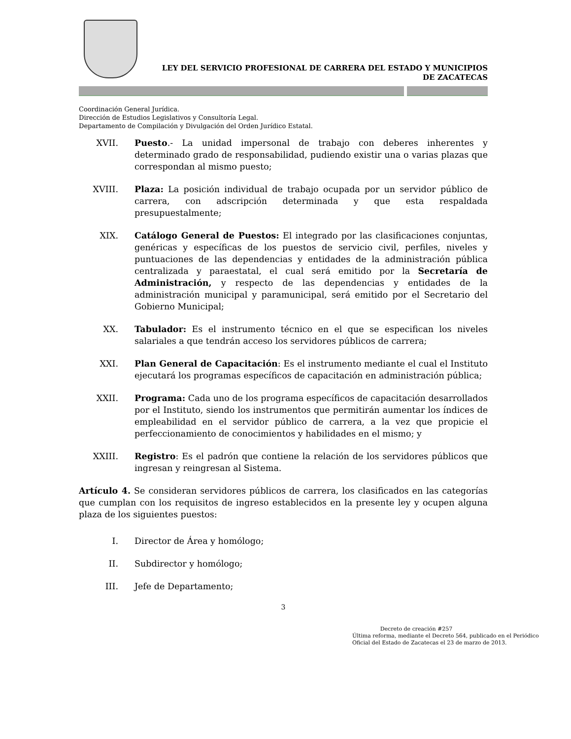LEY DEL SERVICIO PROFESIONAL DE CARRERA DEL ESTADO Y MUNICIPIOS
DE ZACATECAS
Coordinación General Jurídica.
Dirección de Estudios Legislativos y Consultoría Legal.
Departamento de Compilación y Divulgación del Orden Jurídico Estatal.
XVII. Puesto.- La unidad impersonal de trabajo con deberes inherentes y determinado grado de responsabilidad, pudiendo existir una o varias plazas que correspondan al mismo puesto;
XVIII. Plaza: La posición individual de trabajo ocupada por un servidor público de carrera, con adscripción determinada y que esta respaldada presupuestalmente;
XIX. Catálogo General de Puestos: El integrado por las clasificaciones conjuntas, genéricas y específicas de los puestos de servicio civil, perfiles, niveles y puntuaciones de las dependencias y entidades de la administración pública centralizada y paraestatal, el cual será emitido por la Secretaría de Administración, y respecto de las dependencias y entidades de la administración municipal y paramunicipal, será emitido por el Secretario del Gobierno Municipal;
XX. Tabulador: Es el instrumento técnico en el que se especifican los niveles salariales a que tendrán acceso los servidores públicos de carrera;
XXI. Plan General de Capacitación: Es el instrumento mediante el cual el Instituto ejecutará los programas específicos de capacitación en administración pública;
XXII. Programa: Cada uno de los programa específicos de capacitación desarrollados por el Instituto, siendo los instrumentos que permitirán aumentar los índices de empleabilidad en el servidor público de carrera, a la vez que propicie el perfeccionamiento de conocimientos y habilidades en el mismo; y
XXIII. Registro: Es el padrón que contiene la relación de los servidores públicos que ingresan y reingresan al Sistema.
Artículo 4. Se consideran servidores públicos de carrera, los clasificados en las categorías que cumplan con los requisitos de ingreso establecidos en la presente ley y ocupen alguna plaza de los siguientes puestos:
I. Director de Área y homólogo;
II. Subdirector y homólogo;
III. Jefe de Departamento;
3
Decreto de creación #257
Última reforma, mediante el Decreto 564, publicado en el Periódico Oficial del Estado de Zacatecas el 23 de marzo de 2013.